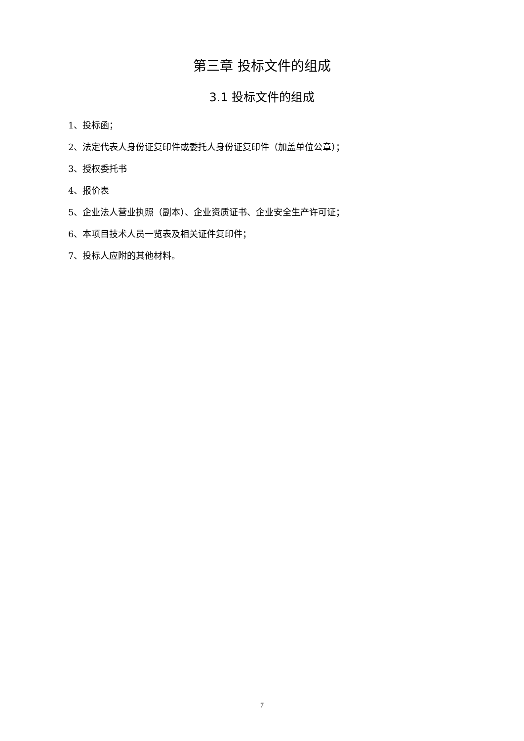第三章 投标文件的组成
3.1 投标文件的组成
1、投标函；
2、法定代表人身份证复印件或委托人身份证复印件（加盖单位公章）；
3、授权委托书
4、报价表
5、企业法人营业执照（副本）、企业资质证书、企业安全生产许可证；
6、本项目技术人员一览表及相关证件复印件；
7、投标人应附的其他材料。
7